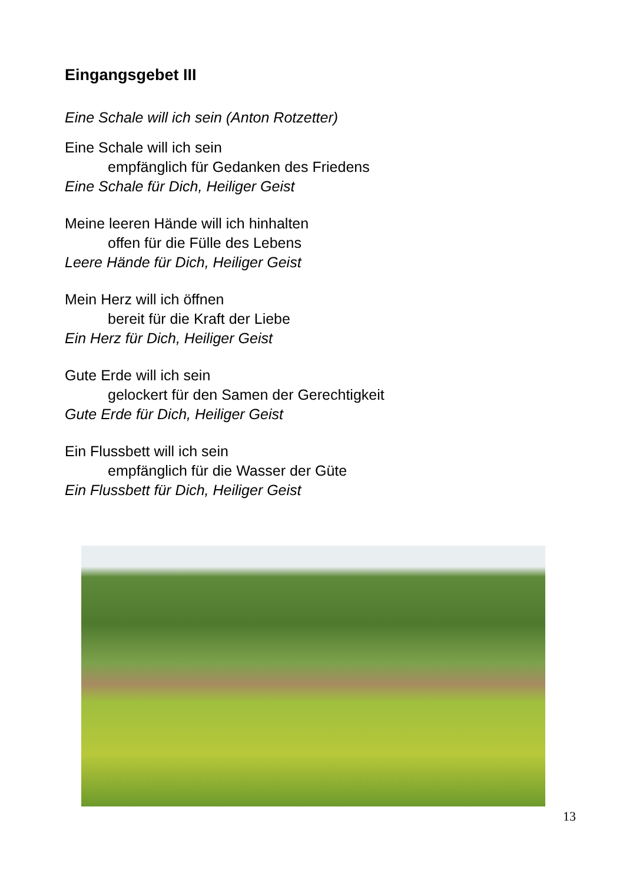Eingangsgebet III
Eine Schale will ich sein (Anton Rotzetter)
Eine Schale will ich sein
empfänglich für Gedanken des Friedens
Eine Schale für Dich, Heiliger Geist
Meine leeren Hände will ich hinhalten
offen für die Fülle des Lebens
Leere Hände für Dich, Heiliger Geist
Mein Herz will ich öffnen
bereit für die Kraft der Liebe
Ein Herz für Dich, Heiliger Geist
Gute Erde will ich sein
gelockert für den Samen der Gerechtigkeit
Gute Erde für Dich, Heiliger Geist
Ein Flussbett will ich sein
empfänglich für die Wasser der Güte
Ein Flussbett für Dich, Heiliger Geist
13